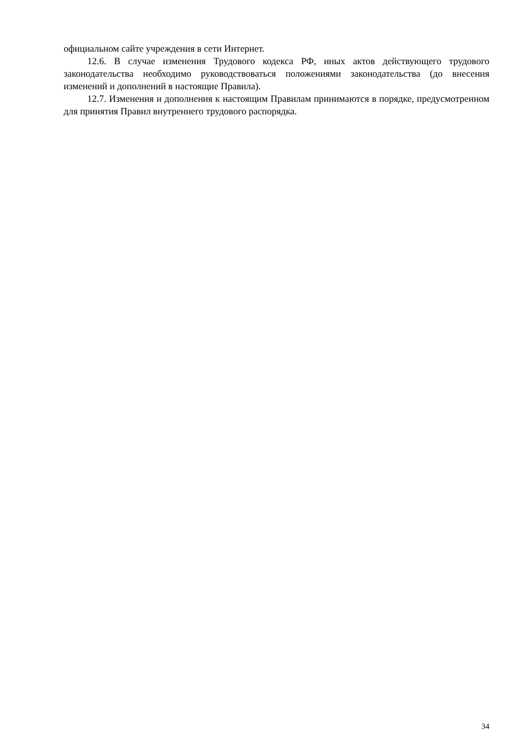официальном сайте учреждения в сети Интернет.
12.6. В случае изменения Трудового кодекса РФ, иных актов действующего трудового законодательства необходимо руководствоваться положениями законодательства (до внесения изменений и дополнений в настоящие Правила).
12.7. Изменения и дополнения к настоящим Правилам принимаются в порядке, предусмотренном для принятия Правил внутреннего трудового распорядка.
34